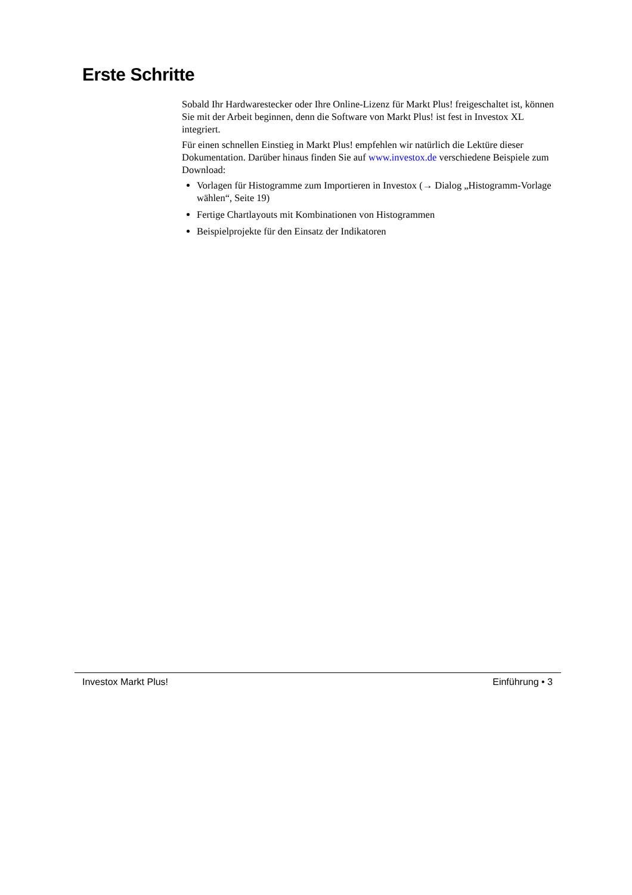Erste Schritte
Sobald Ihr Hardwarestecker oder Ihre Online-Lizenz für Markt Plus! freigeschaltet ist, können Sie mit der Arbeit beginnen, denn die Software von Markt Plus! ist fest in Investox XL integriert.
Für einen schnellen Einstieg in Markt Plus! empfehlen wir natürlich die Lektüre dieser Dokumentation. Darüber hinaus finden Sie auf www.investox.de verschiedene Beispiele zum Download:
Vorlagen für Histogramme zum Importieren in Investox (→ Dialog „Histogramm-Vorlage wählen“, Seite 19)
Fertige Chartlayouts mit Kombinationen von Histogrammen
Beispielprojekte für den Einsatz der Indikatoren
Investox Markt Plus! Einführung • 3